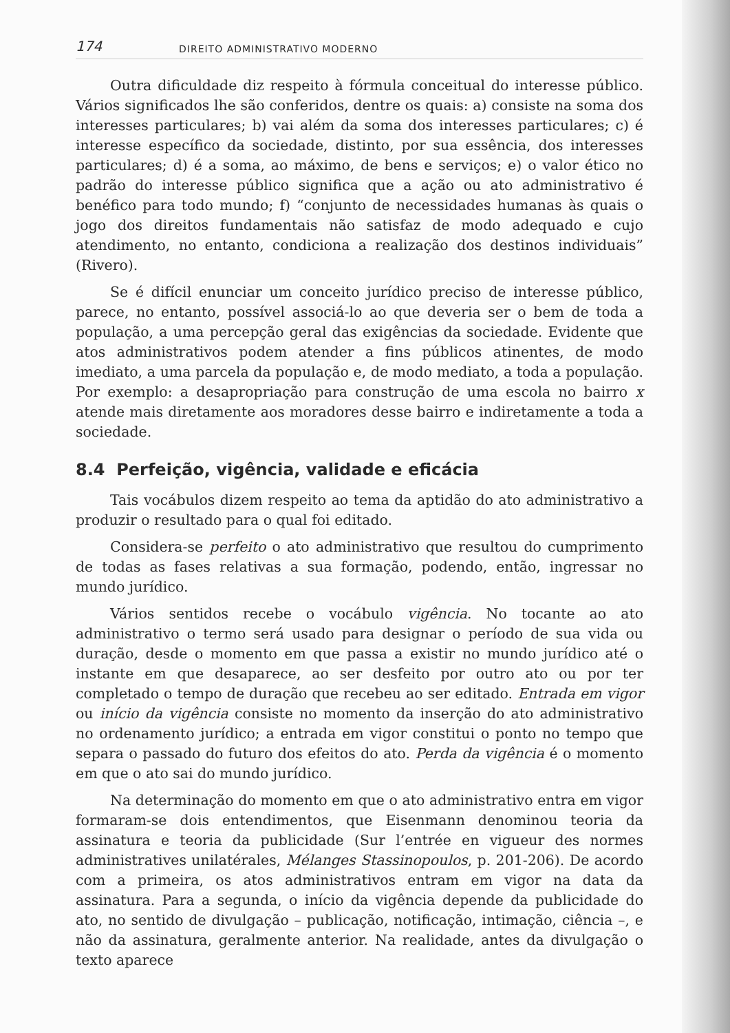174 DIREITO ADMINISTRATIVO MODERNO
Outra dificuldade diz respeito à fórmula conceitual do interesse público. Vários significados lhe são conferidos, dentre os quais: a) consiste na soma dos interesses particulares; b) vai além da soma dos interesses particulares; c) é interesse específico da sociedade, distinto, por sua essência, dos interesses particulares; d) é a soma, ao máximo, de bens e serviços; e) o valor ético no padrão do interesse público significa que a ação ou ato administrativo é benéfico para todo mundo; f) “conjunto de necessidades humanas às quais o jogo dos direitos fundamentais não satisfaz de modo adequado e cujo atendimento, no entanto, condiciona a realização dos destinos individuais” (Rivero).
Se é difícil enunciar um conceito jurídico preciso de interesse público, parece, no entanto, possível associá-lo ao que deveria ser o bem de toda a população, a uma percepção geral das exigências da sociedade. Evidente que atos administrativos podem atender a fins públicos atinentes, de modo imediato, a uma parcela da população e, de modo mediato, a toda a população. Por exemplo: a desapropriação para construção de uma escola no bairro x atende mais diretamente aos moradores desse bairro e indiretamente a toda a sociedade.
8.4 Perfeição, vigência, validade e eficácia
Tais vocábulos dizem respeito ao tema da aptidão do ato administrativo a produzir o resultado para o qual foi editado.
Considera-se perfeito o ato administrativo que resultou do cumprimento de todas as fases relativas a sua formação, podendo, então, ingressar no mundo jurídico.
Vários sentidos recebe o vocábulo vigência. No tocante ao ato administrativo o termo será usado para designar o período de sua vida ou duração, desde o momento em que passa a existir no mundo jurídico até o instante em que desaparece, ao ser desfeito por outro ato ou por ter completado o tempo de duração que recebeu ao ser editado. Entrada em vigor ou início da vigência consiste no momento da inserção do ato administrativo no ordenamento jurídico; a entrada em vigor constitui o ponto no tempo que separa o passado do futuro dos efeitos do ato. Perda da vigência é o momento em que o ato sai do mundo jurídico.
Na determinação do momento em que o ato administrativo entra em vigor formaram-se dois entendimentos, que Eisenmann denominou teoria da assinatura e teoria da publicidade (Sur l’entrée en vigueur des normes administratives unilatérales, Mélanges Stassinopoulos, p. 201-206). De acordo com a primeira, os atos administrativos entram em vigor na data da assinatura. Para a segunda, o início da vigência depende da publicidade do ato, no sentido de divulgação – publicação, notificação, intimação, ciência –, e não da assinatura, geralmente anterior. Na realidade, antes da divulgação o texto aparece